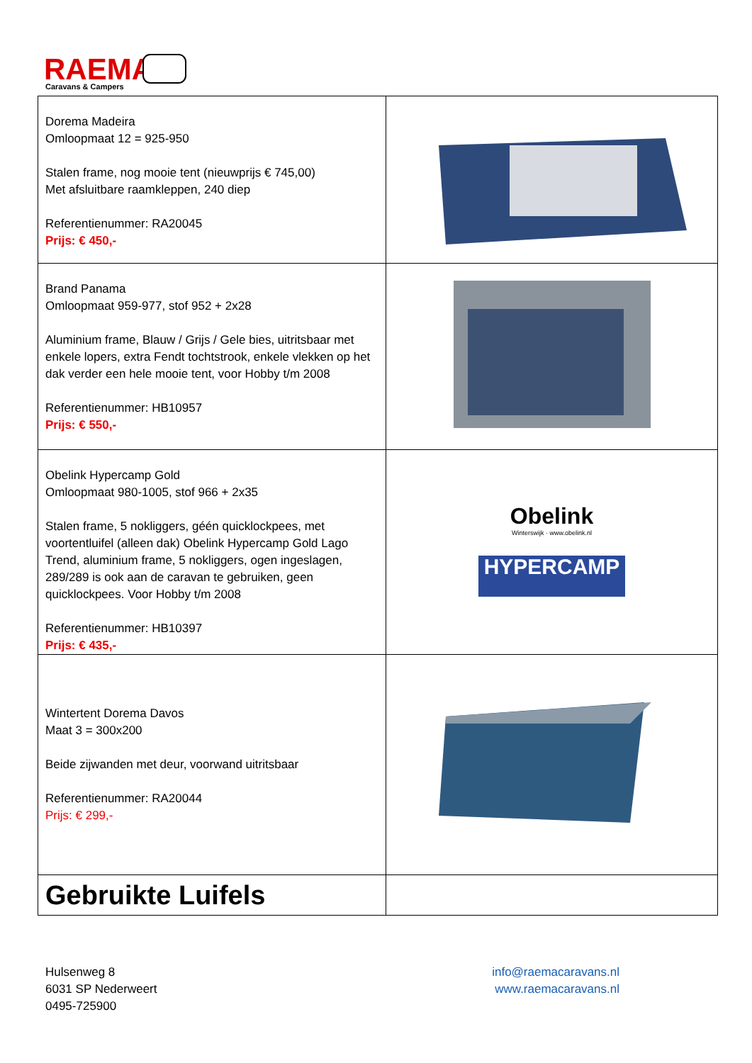RAEMA
Caravans & Campers
| Dorema Madeira Omloopmaat 12 = 925-950 Stalen frame, nog mooie tent (nieuwprijs € 745,00) Met afsluitbare raamkleppen, 240 diep Referentienummer: RA20045 Prijs: € 450,- | |
| Brand Panama Omloopmaat 959-977, stof 952 + 2x28 Aluminium frame, Blauw / Grijs / Gele bies, uitritsbaar met enkele lopers, extra Fendt tochtstrook, enkele vlekken op het dak verder een hele mooie tent, voor Hobby t/m 2008 Referentienummer: HB10957 Prijs: € 550,- | |
| Obelink Hypercamp Gold Omloopmaat 980-1005, stof 966 + 2x35 Stalen frame, 5 nokliggers, géén quicklockpees, met voortentluifel (alleen dak) Obelink Hypercamp Gold Lago Trend, aluminium frame, 5 nokliggers, ogen ingeslagen, 289/289 is ook aan de caravan te gebruiken, geen quicklockpees. Voor Hobby t/m 2008 Referentienummer: HB10397 Prijs: € 435,- | Obelink Winterswijk · www.obelink.nl HYPERCAMP |
| Wintertent Dorema Davos Maat 3 = 300x200 Beide zijwanden met deur, voorwand uitritsbaar Referentienummer: RA20044 Prijs: € 299,- | |
| Gebruikte Luifels | |
Hulsenweg 8
6031 SP Nederweert
0495-725900
info@raemacaravans.nl
www.raemacaravans.nl